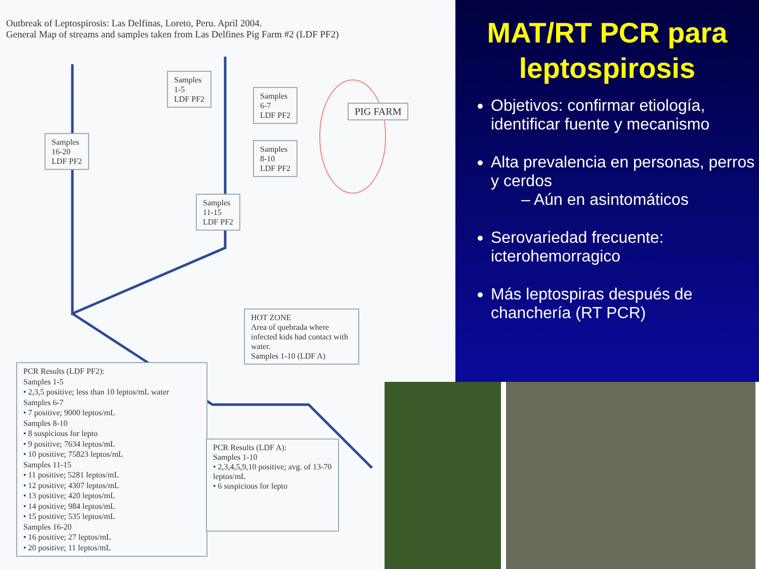Outbreak of Leptospirosis: Las Delfinas, Loreto, Peru. April 2004.
General Map of streams and samples taken from Las Delfines Pig Farm #2 (LDF PF2)
Samples
1-5
LDF PF2
Samples
6-7
LDF PF2
PIG FARM
Samples
16-20
LDF PF2
Samples
8-10
LDF PF2
Samples
11-15
LDF PF2
HOT ZONE
Area of quebrada where infected kids had contact with water.
Samples 1-10 (LDF A)
PCR Results (LDF PF2):
Samples 1-5
• 2,3,5 positive; less than 10 leptos/mL water
Samples 6-7
• 7 positive; 9000 leptos/mL
Samples 8-10
• 8 suspicious for lepto
• 9 positive; 7634 leptos/mL
• 10 positive; 75823 leptos/mL
Samples 11-15
• 11 positive; 5281 leptos/mL
• 12 positive; 4307 leptos/mL
• 13 positive; 420 leptos/mL
• 14 positive; 984 leptos/mL
• 15 positive; 535 leptos/mL
Samples 16-20
• 16 positive; 27 leptos/mL
• 20 positive; 11 leptos/mL
PCR Results (LDF A):
Samples 1-10
• 2,3,4,5,9,10 positive; avg. of 13-70 leptos/mL
• 6 suspicious for lepto
MAT/RT PCR para leptospirosis
Objetivos: confirmar etiología, identificar fuente y mecanismo
Alta prevalencia en personas, perros y cerdos
– Aún en asintomáticos
Serovariedad frecuente: icterohemorragico
Más leptospiras después de chanchería (RT PCR)